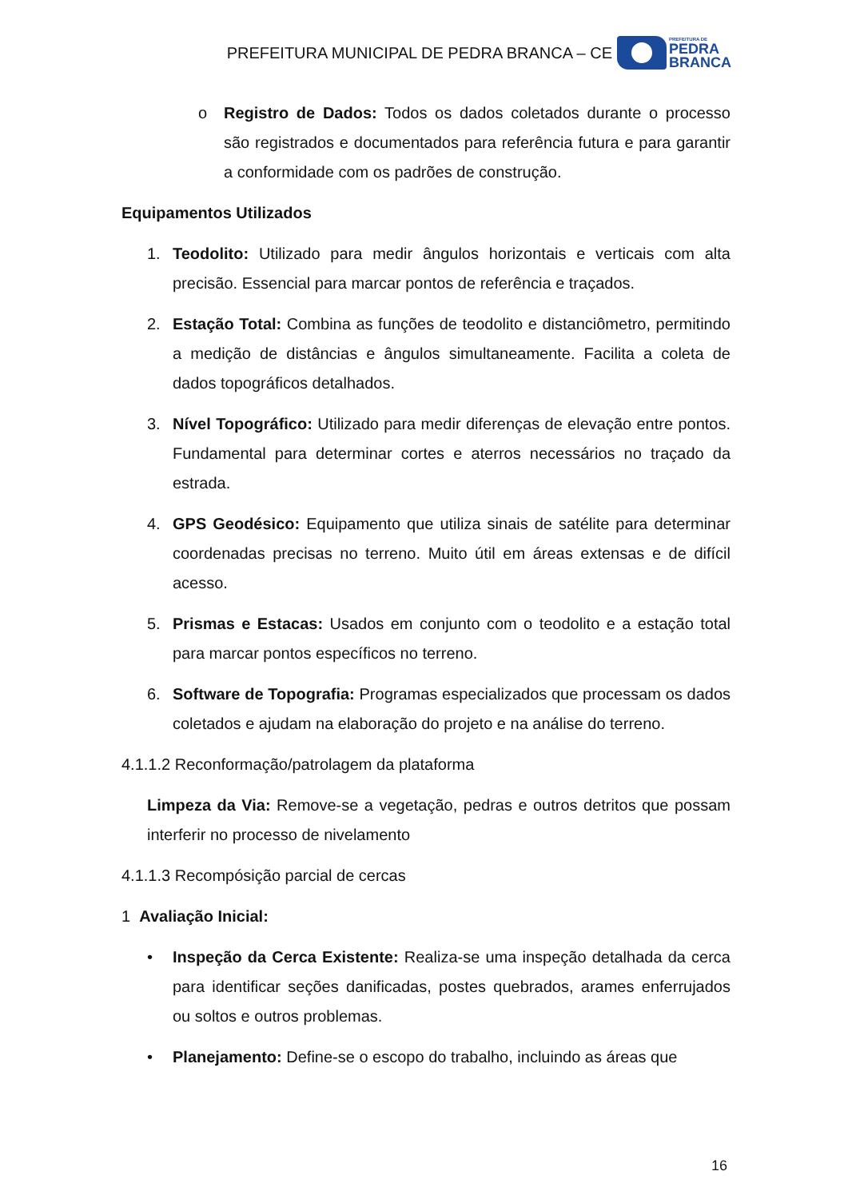PREFEITURA MUNICIPAL DE PEDRA BRANCA – CE
PREFEITURA DE
PEDRA
BRANCA
o Registro de Dados: Todos os dados coletados durante o processo são registrados e documentados para referência futura e para garantir a conformidade com os padrões de construção.
Equipamentos Utilizados
1. Teodolito: Utilizado para medir ângulos horizontais e verticais com alta precisão. Essencial para marcar pontos de referência e traçados.
2. Estação Total: Combina as funções de teodolito e distanciômetro, permitindo a medição de distâncias e ângulos simultaneamente. Facilita a coleta de dados topográficos detalhados.
3. Nível Topográfico: Utilizado para medir diferenças de elevação entre pontos. Fundamental para determinar cortes e aterros necessários no traçado da estrada.
4. GPS Geodésico: Equipamento que utiliza sinais de satélite para determinar coordenadas precisas no terreno. Muito útil em áreas extensas e de difícil acesso.
5. Prismas e Estacas: Usados em conjunto com o teodolito e a estação total para marcar pontos específicos no terreno.
6. Software de Topografia: Programas especializados que processam os dados coletados e ajudam na elaboração do projeto e na análise do terreno.
4.1.1.2 Reconformação/patrolagem da plataforma
Limpeza da Via: Remove-se a vegetação, pedras e outros detritos que possam interferir no processo de nivelamento
4.1.1.3 Recompósição parcial de cercas
1 Avaliação Inicial:
• Inspeção da Cerca Existente: Realiza-se uma inspeção detalhada da cerca para identificar seções danificadas, postes quebrados, arames enferrujados ou soltos e outros problemas.
• Planejamento: Define-se o escopo do trabalho, incluindo as áreas que
16